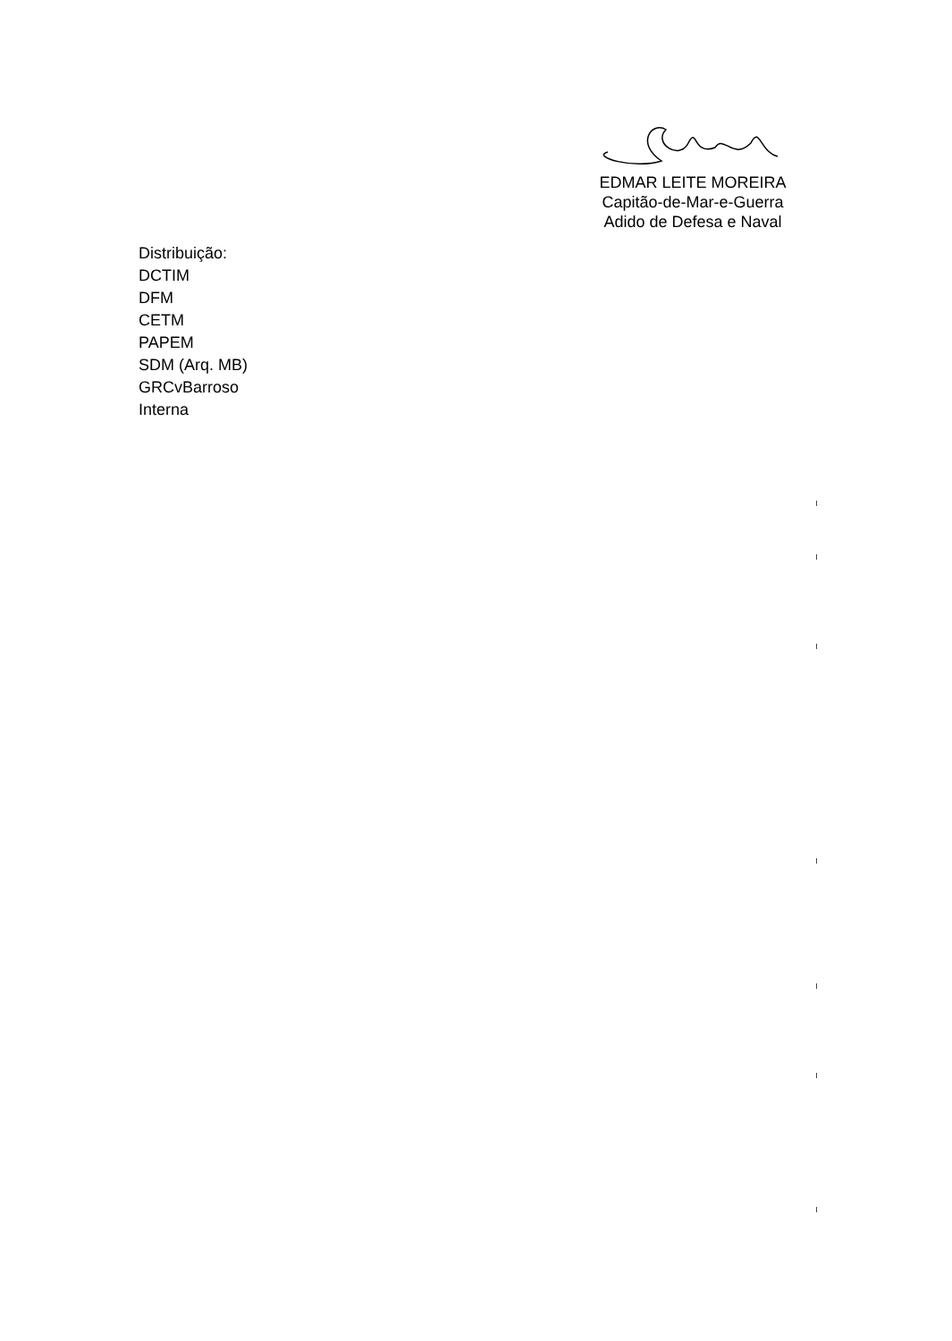EDMAR LEITE MOREIRA
Capitão-de-Mar-e-Guerra
Adido de Defesa e Naval
Distribuição:
DCTIM
DFM
CETM
PAPEM
SDM (Arq. MB)
GRCvBarroso
Interna